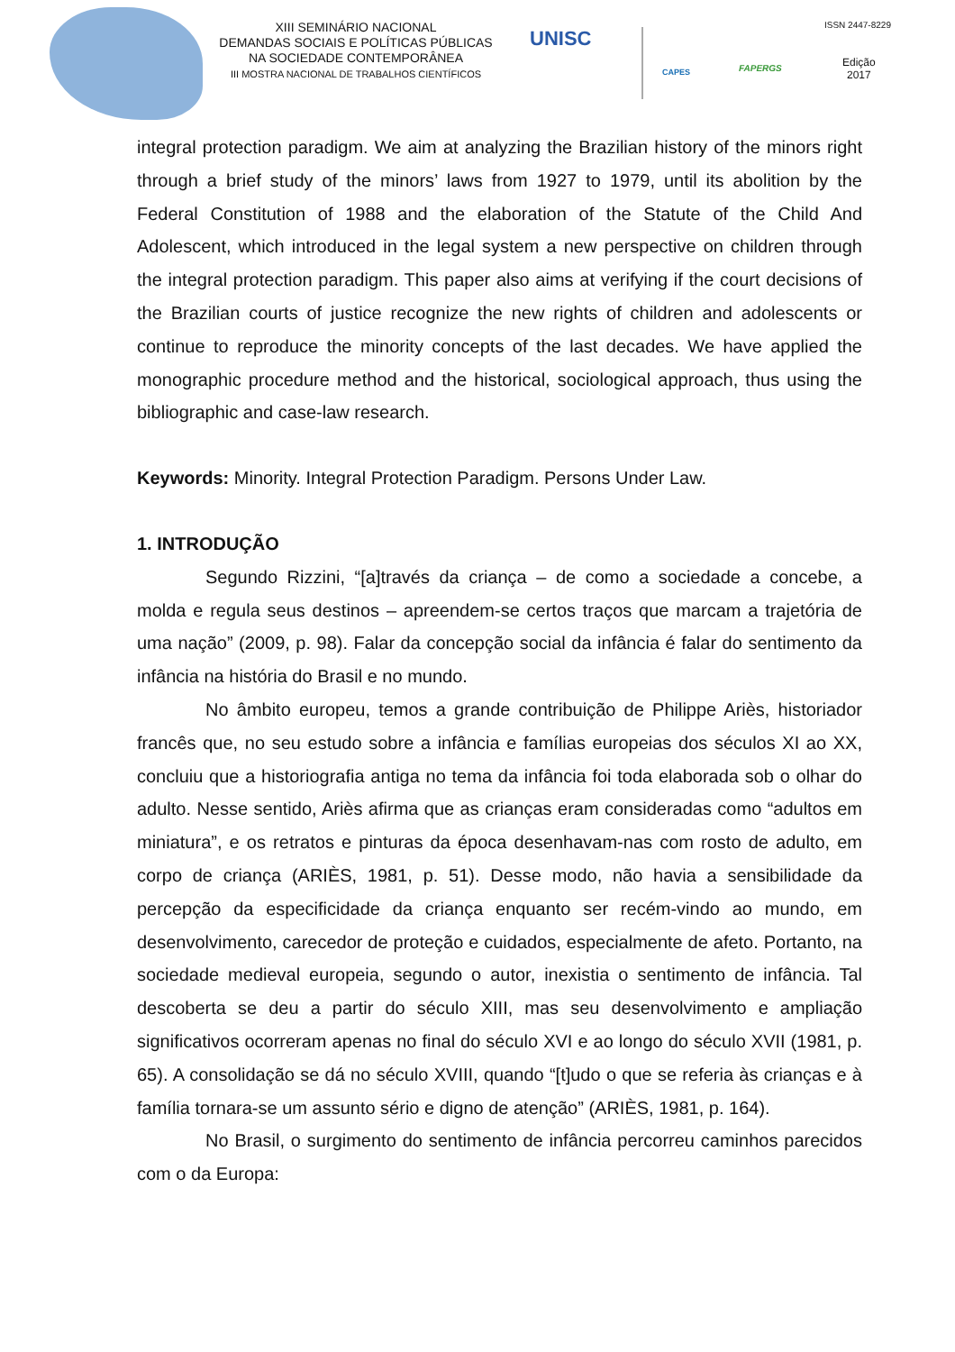XIII SEMINÁRIO NACIONAL
DEMANDAS SOCIAIS E POLÍTICAS PÚBLICAS
NA SOCIEDADE CONTEMPORÂNEA
III MOSTRA NACIONAL DE TRABALHOS CIENTÍFICOS
UNISC
CAPES FAPERGS
ISSN 2447-8229
Edição
2017
integral protection paradigm. We aim at analyzing the Brazilian history of the minors right through a brief study of the minors’ laws from 1927 to 1979, until its abolition by the Federal Constitution of 1988 and the elaboration of the Statute of the Child And Adolescent, which introduced in the legal system a new perspective on children through the integral protection paradigm. This paper also aims at verifying if the court decisions of the Brazilian courts of justice recognize the new rights of children and adolescents or continue to reproduce the minority concepts of the last decades. We have applied the monographic procedure method and the historical, sociological approach, thus using the bibliographic and case-law research.
Keywords: Minority. Integral Protection Paradigm. Persons Under Law.
1. INTRODUÇÃO
Segundo Rizzini, “[a]través da criança – de como a sociedade a concebe, a molda e regula seus destinos – apreendem-se certos traços que marcam a trajetória de uma nação” (2009, p. 98). Falar da concepção social da infância é falar do sentimento da infância na história do Brasil e no mundo.
No âmbito europeu, temos a grande contribuição de Philippe Ariès, historiador francês que, no seu estudo sobre a infância e famílias europeias dos séculos XI ao XX, concluiu que a historiografia antiga no tema da infância foi toda elaborada sob o olhar do adulto. Nesse sentido, Ariès afirma que as crianças eram consideradas como “adultos em miniatura”, e os retratos e pinturas da época desenhavam-nas com rosto de adulto, em corpo de criança (ARIÈS, 1981, p. 51). Desse modo, não havia a sensibilidade da percepção da especificidade da criança enquanto ser recém-vindo ao mundo, em desenvolvimento, carecedor de proteção e cuidados, especialmente de afeto. Portanto, na sociedade medieval europeia, segundo o autor, inexistia o sentimento de infância. Tal descoberta se deu a partir do século XIII, mas seu desenvolvimento e ampliação significativos ocorreram apenas no final do século XVI e ao longo do século XVII (1981, p. 65). A consolidação se dá no século XVIII, quando “[t]udo o que se referia às crianças e à família tornara-se um assunto sério e digno de atenção” (ARIÈS, 1981, p. 164).
No Brasil, o surgimento do sentimento de infância percorreu caminhos parecidos com o da Europa: